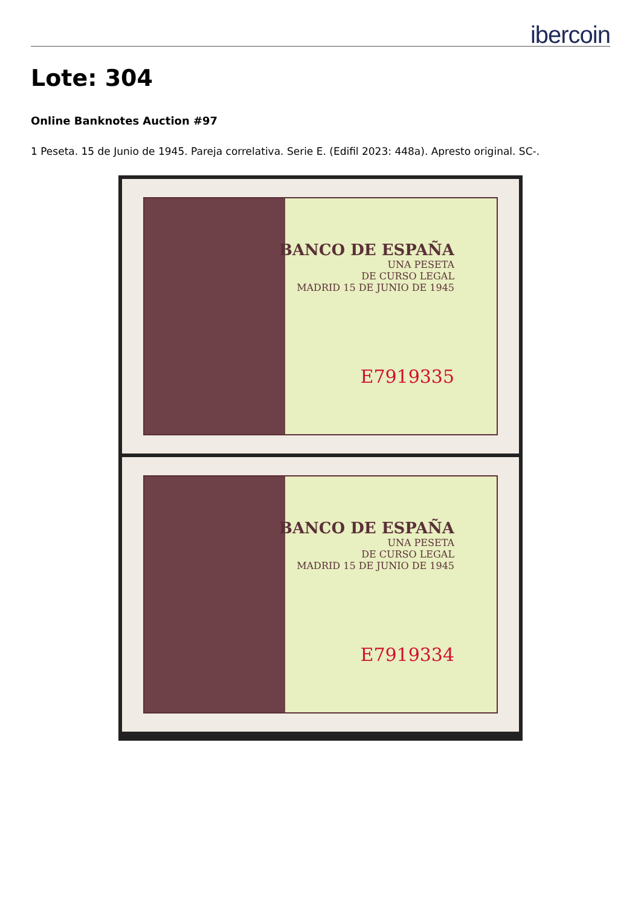ibercoin
Lote: 304
Online Banknotes Auction #97
1 Peseta. 15 de Junio de 1945. Pareja correlativa. Serie E. (Edifil 2023: 448a). Apresto original. SC-.
BANCO DE ESPAÑA
UNA PESETA
DE CURSO LEGAL
MADRID 15 DE JUNIO DE 1945
E7919335
BANCO DE ESPAÑA
UNA PESETA
DE CURSO LEGAL
MADRID 15 DE JUNIO DE 1945
E7919334